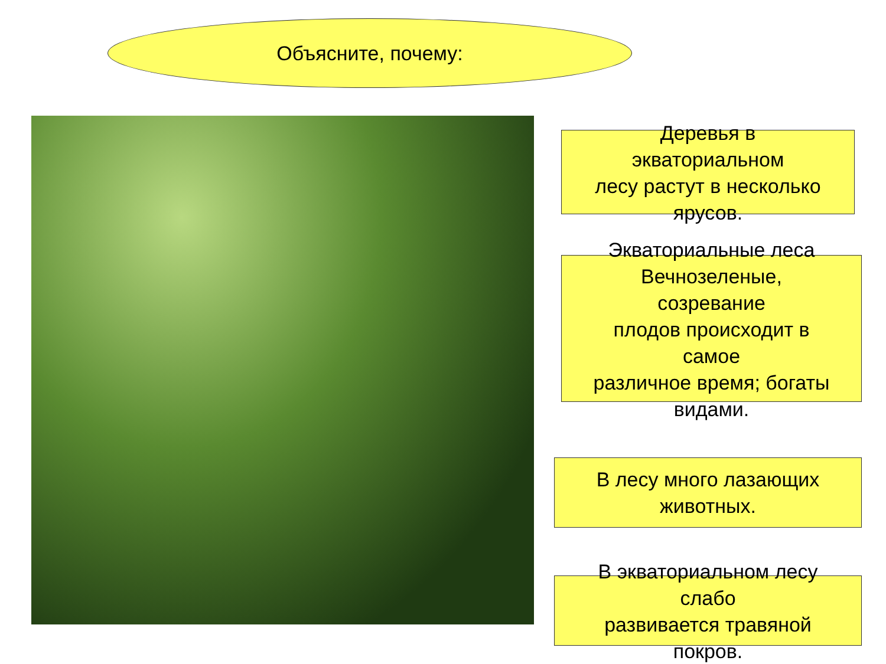Объясните, почему:
Деревья в
экваториальном
лесу растут в несколько
ярусов.
Экваториальные леса
Вечнозеленые,
созревание
плодов происходит в
самое
различное время; богаты
видами.
В лесу много лазающих
животных.
В экваториальном лесу
слабо
развивается травяной
покров.